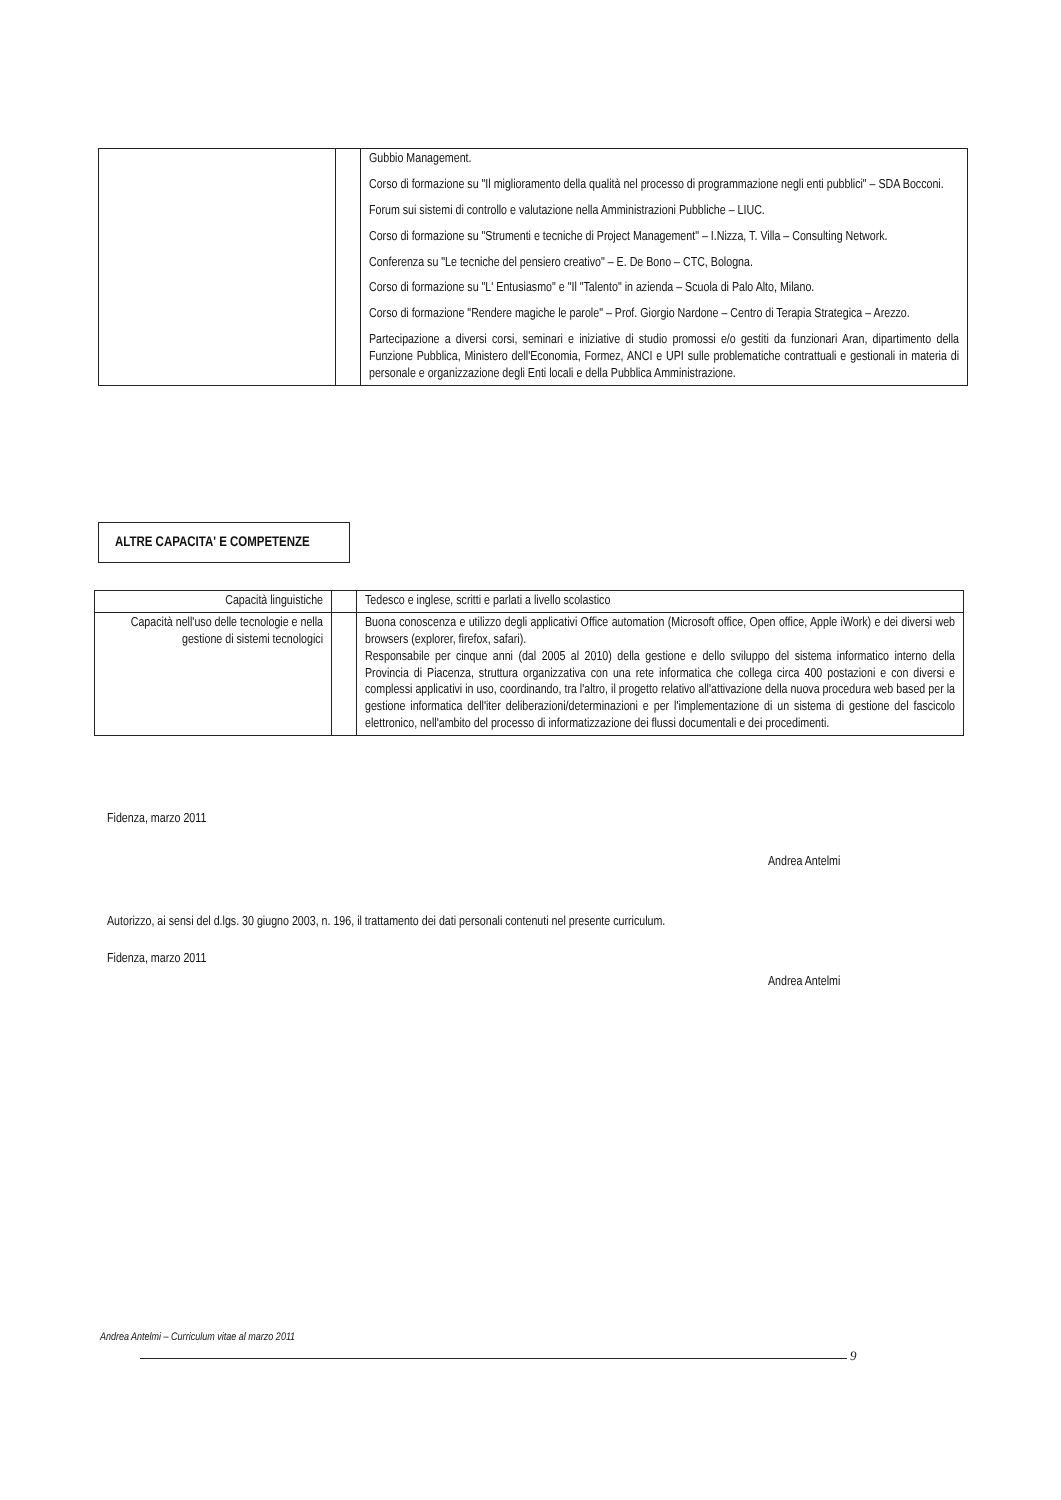| | | Gubbio Management. Corso di formazione su "Il miglioramento della qualità nel processo di programmazione negli enti pubblici" – SDA Bocconi. Forum sui sistemi di controllo e valutazione nella Amministrazioni Pubbliche – LIUC. Corso di formazione su "Strumenti e tecniche di Project Management" – I.Nizza, T. Villa – Consulting Network. Conferenza su "Le tecniche del pensiero creativo" – E. De Bono – CTC, Bologna. Corso di formazione su "L' Entusiasmo" e "Il "Talento" in azienda – Scuola di Palo Alto, Milano. Corso di formazione "Rendere magiche le parole" – Prof. Giorgio Nardone – Centro di Terapia Strategica – Arezzo. Partecipazione a diversi corsi, seminari e iniziative di studio promossi e/o gestiti da funzionari Aran, dipartimento della Funzione Pubblica, Ministero dell'Economia, Formez, ANCI e UPI sulle problematiche contrattuali e gestionali in materia di personale e organizzazione degli Enti locali e della Pubblica Amministrazione. |
ALTRE CAPACITA' E COMPETENZE
| Capacità linguistiche | | Tedesco e inglese, scritti e parlati a livello scolastico |
| Capacità nell'uso delle tecnologie e nella gestione di sistemi tecnologici | | Buona conoscenza e utilizzo degli applicativi Office automation (Microsoft office, Open office, Apple iWork) e dei diversi web browsers (explorer, firefox, safari). Responsabile per cinque anni (dal 2005 al 2010) della gestione e dello sviluppo del sistema informatico interno della Provincia di Piacenza, struttura organizzativa con una rete informatica che collega circa 400 postazioni e con diversi e complessi applicativi in uso, coordinando, tra l'altro, il progetto relativo all'attivazione della nuova procedura web based per la gestione informatica dell'iter deliberazioni/determinazioni e per l'implementazione di un sistema di gestione del fascicolo elettronico, nell'ambito del processo di informatizzazione dei flussi documentali e dei procedimenti. |
Fidenza, marzo 2011
Andrea Antelmi
Autorizzo, ai sensi del d.lgs. 30 giugno 2003, n. 196, il trattamento dei dati personali contenuti nel presente curriculum.
Fidenza, marzo 2011
Andrea Antelmi
Andrea Antelmi – Curriculum vitae al marzo 2011
9